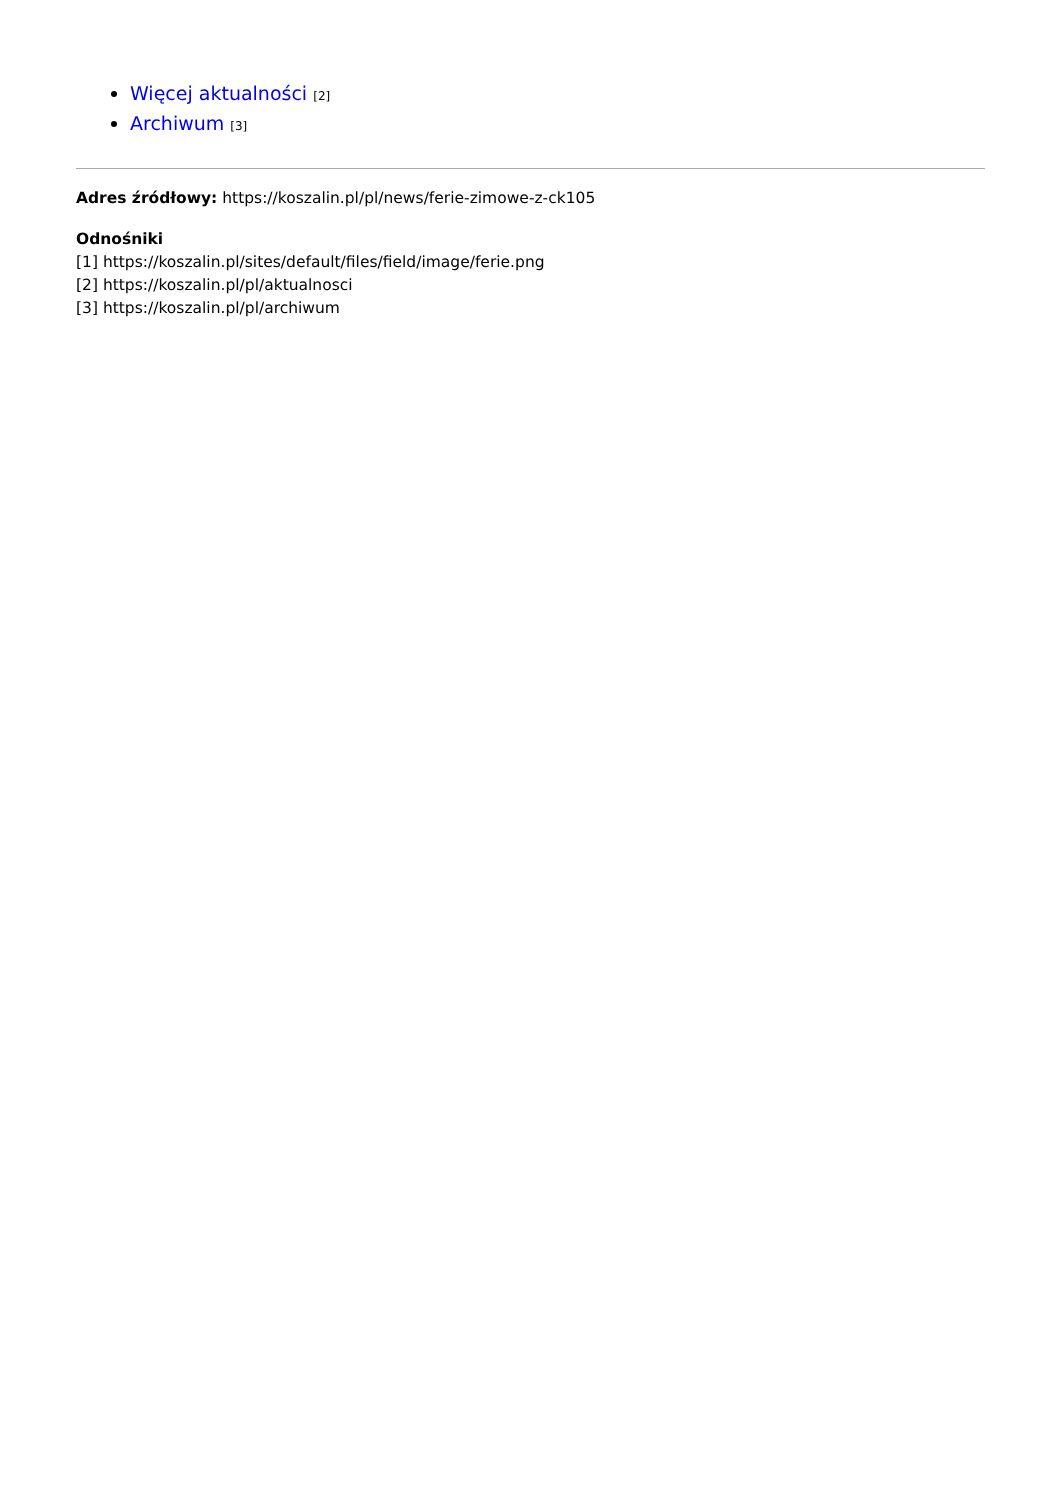Więcej aktualności [2]
Archiwum [3]
Adres źródłowy: https://koszalin.pl/pl/news/ferie-zimowe-z-ck105
Odnośniki
[1] https://koszalin.pl/sites/default/files/field/image/ferie.png
[2] https://koszalin.pl/pl/aktualnosci
[3] https://koszalin.pl/pl/archiwum